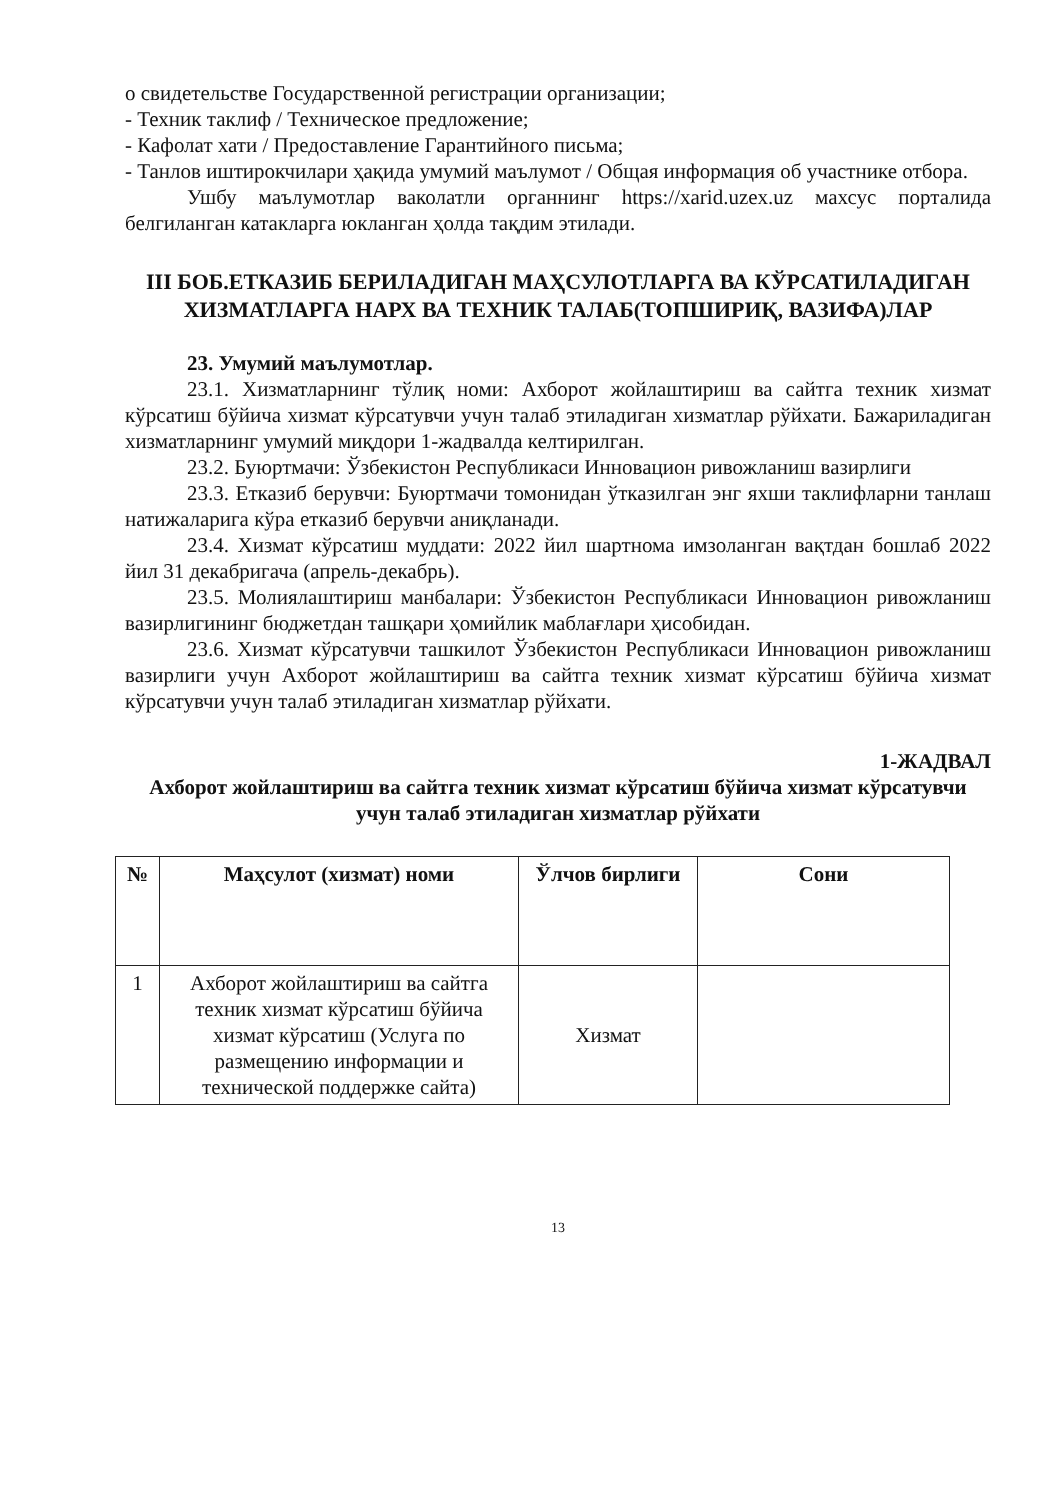о свидетельстве Государственной регистрации организации;
- Техник таклиф / Техническое предложение;
- Кафолат хати / Предоставление Гарантийного письма;
- Танлов иштирокчилари ҳақида умумий маълумот / Общая информация об участнике отбора.
Ушбу маълумотлар ваколатли органнинг https://xarid.uzex.uz махсус порталида белгиланган катакларга юкланган ҳолда тақдим этилади.
III БОБ.ЕТКАЗИБ БЕРИЛАДИГАН МАҲСУЛОТЛАРГА ВА КЎРСАТИЛАДИГАН ХИЗМАТЛАРГА НАРХ ВА ТЕХНИК ТАЛАБ(ТОПШИРИҚ, ВАЗИФА)ЛАР
23. Умумий маълумотлар.
23.1. Хизматларнинг тўлиқ номи: Ахборот жойлаштириш ва сайтга техник хизмат кўрсатиш бўйича хизмат кўрсатувчи учун талаб этиладиган хизматлар рўйхати. Бажариладиган хизматларнинг умумий миқдори 1-жадвалда келтирилган.
23.2. Буюртмачи: Ўзбекистон Республикаси Инновацион ривожланиш вазирлиги
23.3. Етказиб берувчи: Буюртмачи томонидан ўтказилган энг яхши таклифларни танлаш натижаларига кўра етказиб берувчи аниқланади.
23.4. Хизмат кўрсатиш муддати: 2022 йил шартнома имзоланган вақтдан бошлаб 2022 йил 31 декабригача (апрель-декабрь).
23.5. Молиялаштириш манбалари: Ўзбекистон Республикаси Инновацион ривожланиш вазирлигининг бюджетдан ташқари ҳомийлик маблағлари ҳисобидан.
23.6. Хизмат кўрсатувчи ташкилот Ўзбекистон Республикаси Инновацион ривожланиш вазирлиги учун Ахборот жойлаштириш ва сайтга техник хизмат кўрсатиш бўйича хизмат кўрсатувчи учун талаб этиладиган хизматлар рўйхати.
1-ЖАДВАЛ
Ахборот жойлаштириш ва сайтга техник хизмат кўрсатиш бўйича хизмат кўрсатувчи учун талаб этиладиган хизматлар рўйхати
| № | Маҳсулот (хизмат) номи | Ўлчов бирлиги | Сони |
| --- | --- | --- | --- |
| 1 | Ахборот жойлаштириш ва сайтга техник хизмат кўрсатиш бўйича хизмат кўрсатиш (Услуга по размещению информации и технической поддержке сайта) | Хизмат | |
13